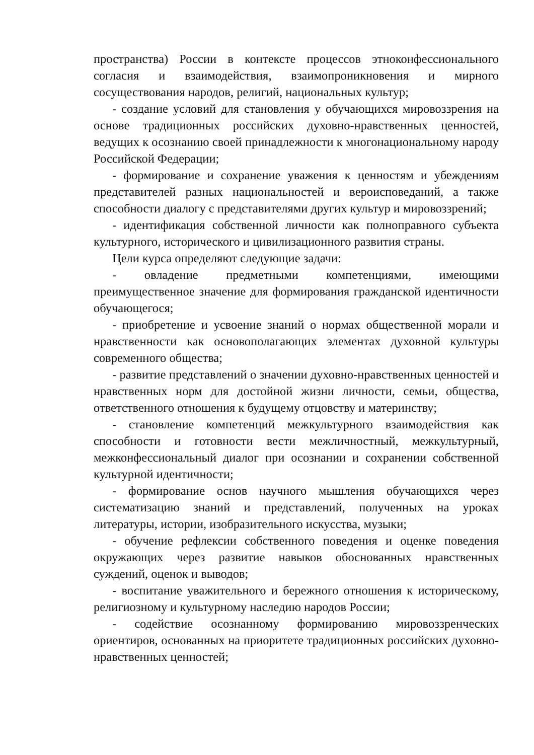пространства) России в контексте процессов этноконфессионального согласия и взаимодействия, взаимопроникновения и мирного сосуществования народов, религий, национальных культур;
- создание условий для становления у обучающихся мировоззрения на основе традиционных российских духовно-нравственных ценностей, ведущих к осознанию своей принадлежности к многонациональному народу Российской Федерации;
- формирование и сохранение уважения к ценностям и убеждениям представителей разных национальностей и вероисповеданий, а также способности диалогу с представителями других культур и мировоззрений;
- идентификация собственной личности как полноправного субъекта культурного, исторического и цивилизационного развития страны.
Цели курса определяют следующие задачи:
- овладение предметными компетенциями, имеющими преимущественное значение для формирования гражданской идентичности обучающегося;
- приобретение и усвоение знаний о нормах общественной морали и нравственности как основополагающих элементах духовной культуры современного общества;
- развитие представлений о значении духовно-нравственных ценностей и нравственных норм для достойной жизни личности, семьи, общества, ответственного отношения к будущему отцовству и материнству;
- становление компетенций межкультурного взаимодействия как способности и готовности вести межличностный, межкультурный, межконфессиональный диалог при осознании и сохранении собственной культурной идентичности;
- формирование основ научного мышления обучающихся через систематизацию знаний и представлений, полученных на уроках литературы, истории, изобразительного искусства, музыки;
- обучение рефлексии собственного поведения и оценке поведения окружающих через развитие навыков обоснованных нравственных суждений, оценок и выводов;
- воспитание уважительного и бережного отношения к историческому, религиозному и культурному наследию народов России;
- содействие осознанному формированию мировоззренческих ориентиров, основанных на приоритете традиционных российских духовно-нравственных ценностей;